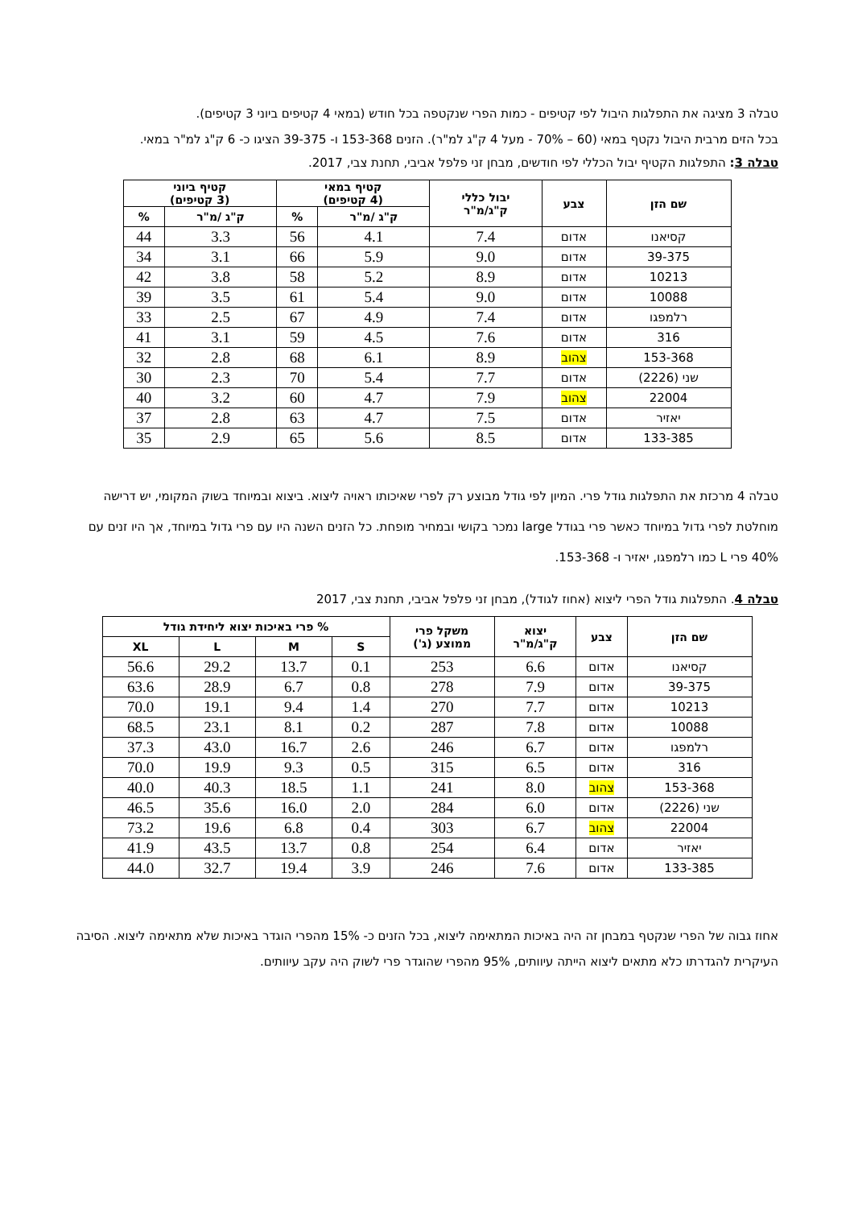טבלה 3 מציגה את התפלגות היבול לפי קטיפים - כמות הפרי שנקטפה בכל חודש (במאי 4 קטיפים ביוני 3 קטיפים).
בכל הזים מרבית היבול נקטף במאי (60 – 70% - מעל 4 ק"ג למ"ר). הזנים 153-368 ו- 39-375 הציגו כ- 6 ק"ג למ"ר במאי.
טבלה 3: התפלגות הקטיף יבול הכללי לפי חודשים, מבחן זני פלפל אביבי, תחנת צבי, 2017.
| שם הזן | צבע | יבול כללי ק"ג/מ"ר | קטיף במאי (4 קטיפים) | | קטיף ביוני (3 קטיפים) | |
| --- | --- | --- | --- | --- | --- | --- |
| | | | ק"ג /מ"ר | % | ק"ג /מ"ר | % |
| קסיאנו | אדום | 7.4 | 4.1 | 56 | 3.3 | 44 |
| 39-375 | אדום | 9.0 | 5.9 | 66 | 3.1 | 34 |
| 10213 | אדום | 8.9 | 5.2 | 58 | 3.8 | 42 |
| 10088 | אדום | 9.0 | 5.4 | 61 | 3.5 | 39 |
| רלמפגו | אדום | 7.4 | 4.9 | 67 | 2.5 | 33 |
| 316 | אדום | 7.6 | 4.5 | 59 | 3.1 | 41 |
| 153-368 | צהוב | 8.9 | 6.1 | 68 | 2.8 | 32 |
| שני (2226) | אדום | 7.7 | 5.4 | 70 | 2.3 | 30 |
| 22004 | צהוב | 7.9 | 4.7 | 60 | 3.2 | 40 |
| יאזיר | אדום | 7.5 | 4.7 | 63 | 2.8 | 37 |
| 133-385 | אדום | 8.5 | 5.6 | 65 | 2.9 | 35 |
טבלה 4 מרכזת את התפלגות גודל פרי. המיון לפי גודל מבוצע רק לפרי שאיכותו ראויה ליצוא. ביצוא ובמיוחד בשוק המקומי, יש דרישה מוחלטת לפרי גדול במיוחד כאשר פרי בגודל large נמכר בקושי ובמחיר מופחת. כל הזנים השנה היו עם פרי גדול במיוחד, אך היו זנים עם 40% פרי L כמו רלמפגו, יאזיר ו- 153-368.
טבלה 4. התפלגות גודל הפרי ליצוא (אחוז לגודל), מבחן זני פלפל אביבי, תחנת צבי, 2017
| שם הזן | צבע | יצוא ק"ג/מ"ר | משקל פרי ממוצע (ג') | % פרי באיכות יצוא ליחידת גודל | | | |
| --- | --- | --- | --- | --- | --- | --- | --- |
| | | | | S | M | L | XL |
| קסיאנו | אדום | 6.6 | 253 | 0.1 | 13.7 | 29.2 | 56.6 |
| 39-375 | אדום | 7.9 | 278 | 0.8 | 6.7 | 28.9 | 63.6 |
| 10213 | אדום | 7.7 | 270 | 1.4 | 9.4 | 19.1 | 70.0 |
| 10088 | אדום | 7.8 | 287 | 0.2 | 8.1 | 23.1 | 68.5 |
| רלמפגו | אדום | 6.7 | 246 | 2.6 | 16.7 | 43.0 | 37.3 |
| 316 | אדום | 6.5 | 315 | 0.5 | 9.3 | 19.9 | 70.0 |
| 153-368 | צהוב | 8.0 | 241 | 1.1 | 18.5 | 40.3 | 40.0 |
| שני (2226) | אדום | 6.0 | 284 | 2.0 | 16.0 | 35.6 | 46.5 |
| 22004 | צהוב | 6.7 | 303 | 0.4 | 6.8 | 19.6 | 73.2 |
| יאזיר | אדום | 6.4 | 254 | 0.8 | 13.7 | 43.5 | 41.9 |
| 133-385 | אדום | 7.6 | 246 | 3.9 | 19.4 | 32.7 | 44.0 |
אחוז גבוה של הפרי שנקטף במבחן זה היה באיכות המתאימה ליצוא, בכל הזנים כ- 15% מהפרי הוגדר באיכות שלא מתאימה ליצוא. הסיבה העיקרית להגדרתו כלא מתאים ליצוא הייתה עיוותים, 95% מהפרי שהוגדר פרי לשוק היה עקב עיוותים.